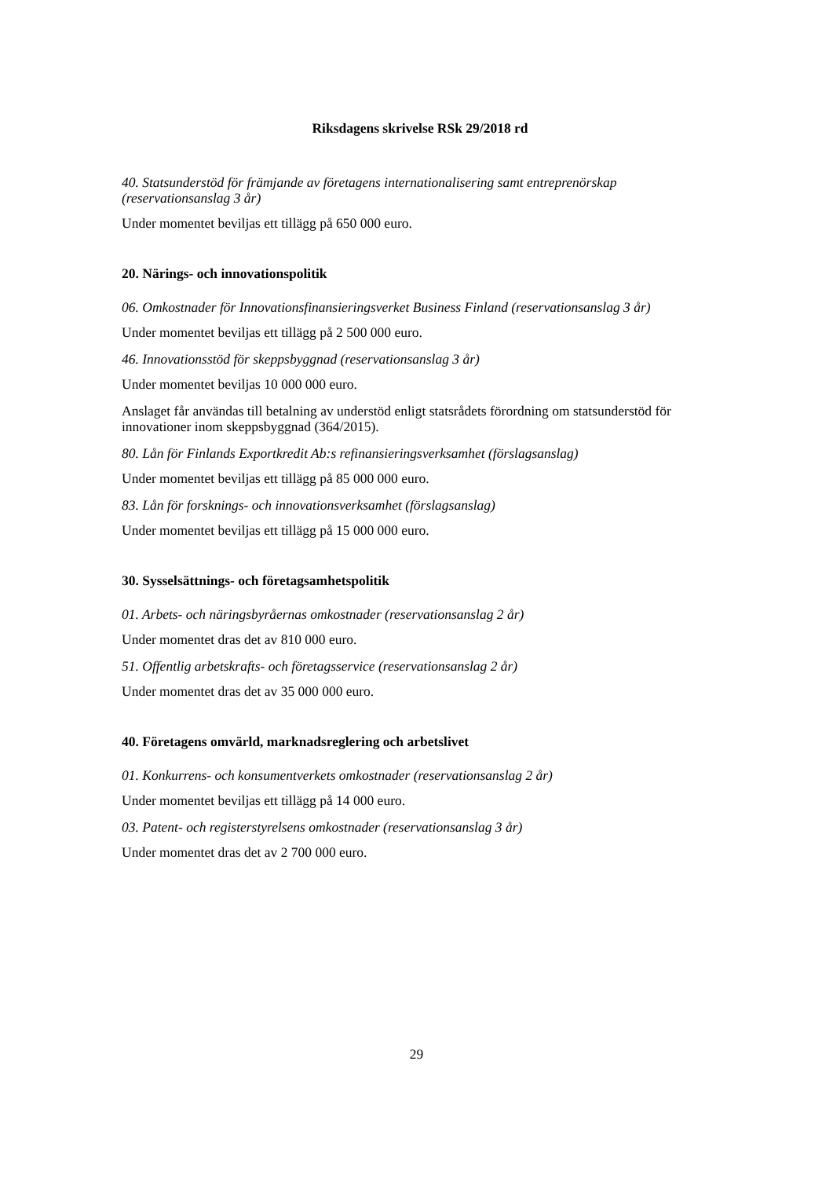Riksdagens skrivelse RSk 29/2018 rd
40. Statsunderstöd för främjande av företagens internationalisering samt entreprenörskap (reservationsanslag 3 år)
Under momentet beviljas ett tillägg på 650 000 euro.
20. Närings- och innovationspolitik
06. Omkostnader för Innovationsfinansieringsverket Business Finland (reservationsanslag 3 år)
Under momentet beviljas ett tillägg på 2 500 000 euro.
46. Innovationsstöd för skeppsbyggnad (reservationsanslag 3 år)
Under momentet beviljas 10 000 000 euro.
Anslaget får användas till betalning av understöd enligt statsrådets förordning om statsunderstöd för innovationer inom skeppsbyggnad (364/2015).
80. Lån för Finlands Exportkredit Ab:s refinansieringsverksamhet (förslagsanslag)
Under momentet beviljas ett tillägg på 85 000 000 euro.
83. Lån för forsknings- och innovationsverksamhet (förslagsanslag)
Under momentet beviljas ett tillägg på 15 000 000 euro.
30. Sysselsättnings- och företagsamhetspolitik
01. Arbets- och näringsbyråernas omkostnader (reservationsanslag 2 år)
Under momentet dras det av 810 000 euro.
51. Offentlig arbetskrafts- och företagsservice (reservationsanslag 2 år)
Under momentet dras det av 35 000 000 euro.
40. Företagens omvärld, marknadsreglering och arbetslivet
01. Konkurrens- och konsumentverkets omkostnader (reservationsanslag 2 år)
Under momentet beviljas ett tillägg på 14 000 euro.
03. Patent- och registerstyrelsens omkostnader (reservationsanslag 3 år)
Under momentet dras det av 2 700 000 euro.
29